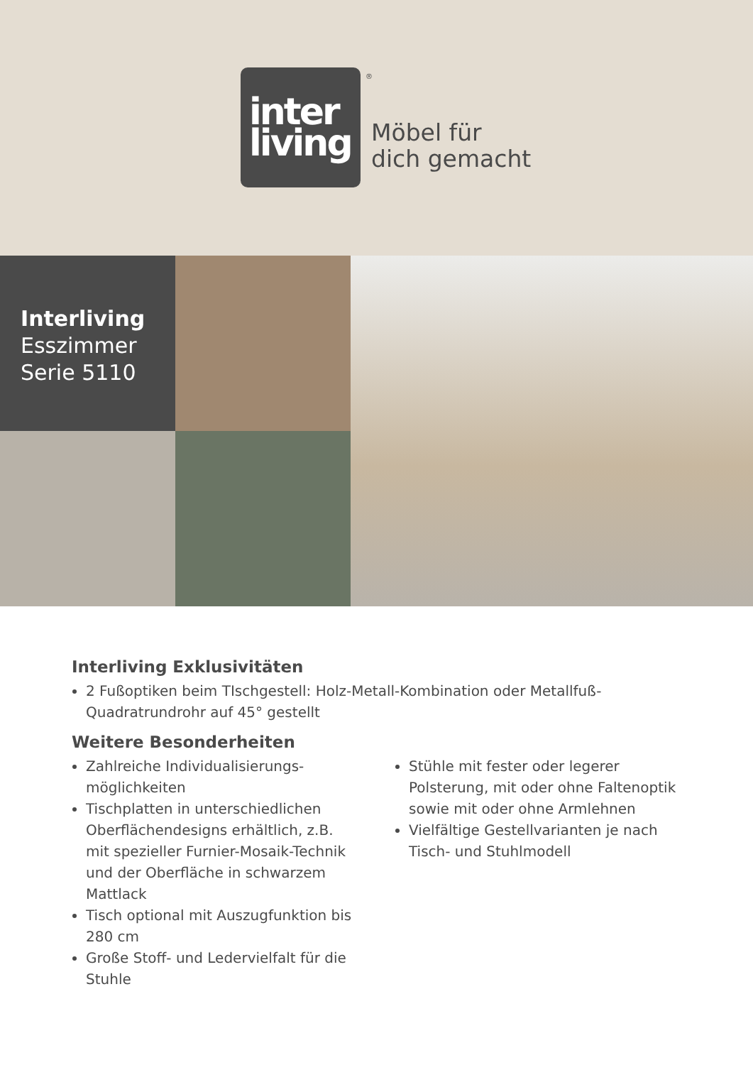inter
living
®
Möbel für
dich gemacht
Interliving
Esszimmer
Serie 5110
Interliving Exklusivitäten
2 Fußoptiken beim TIschgestell: Holz-Metall-Kombination oder Metallfuß-Quadratrundrohr auf 45° gestellt
Weitere Besonderheiten
Zahlreiche Individualisierungs-möglichkeiten
Tischplatten in unterschiedlichen Oberflächendesigns erhältlich, z.B. mit spezieller Furnier-Mosaik-Technik und der Oberfläche in schwarzem Mattlack
Tisch optional mit Auszugfunktion bis 280 cm
Große Stoff- und Ledervielfalt für die Stuhle
Stühle mit fester oder legerer Polsterung, mit oder ohne Faltenoptik sowie mit oder ohne Armlehnen
Vielfältige Gestellvarianten je nach Tisch- und Stuhlmodell